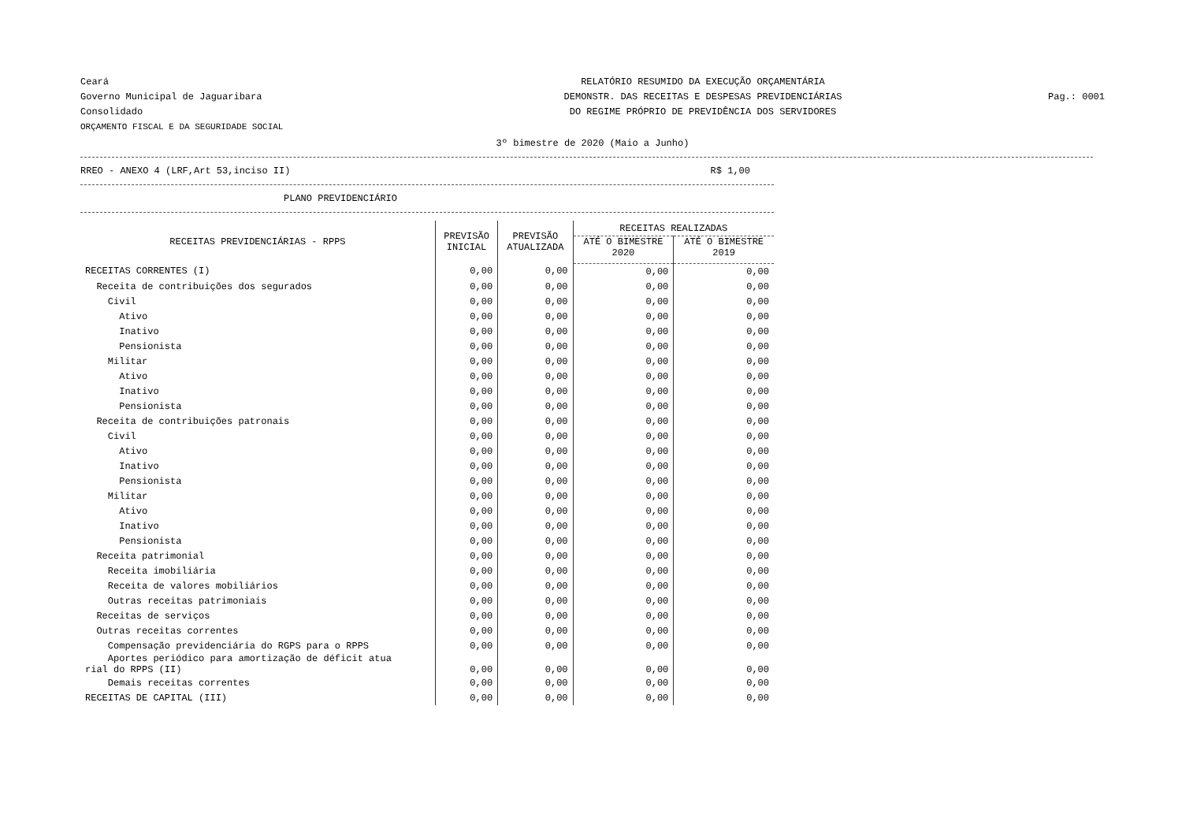Ceará
Governo Municipal de Jaguaribara
Consolidado
ORÇAMENTO FISCAL E DA SEGURIDADE SOCIAL
RELATÓRIO RESUMIDO DA EXECUÇÃO ORÇAMENTÁRIA
DEMONSTR. DAS RECEITAS E DESPESAS PREVIDENCIÁRIAS
DO REGIME PRÓPRIO DE PREVIDÊNCIA DOS SERVIDORES
Pag.: 0001
3º bimestre de 2020 (Maio a Junho)
RREO - ANEXO 4 (LRF,Art 53,inciso II) R$ 1,00
PLANO PREVIDENCIÁRIO
| RECEITAS PREVIDENCIÁRIAS - RPPS | PREVISÃO INICIAL | PREVISÃO ATUALIZADA | RECEITAS REALIZADAS | |
| --- | --- | --- | --- | --- |
| | | | ATÉ O BIMESTRE 2020 | ATÉ O BIMESTRE 2019 |
| RECEITAS CORRENTES (I) | 0,00 | 0,00 | 0,00 | 0,00 |
| Receita de contribuições dos segurados | 0,00 | 0,00 | 0,00 | 0,00 |
| Civil | 0,00 | 0,00 | 0,00 | 0,00 |
| Ativo | 0,00 | 0,00 | 0,00 | 0,00 |
| Inativo | 0,00 | 0,00 | 0,00 | 0,00 |
| Pensionista | 0,00 | 0,00 | 0,00 | 0,00 |
| Militar | 0,00 | 0,00 | 0,00 | 0,00 |
| Ativo | 0,00 | 0,00 | 0,00 | 0,00 |
| Inativo | 0,00 | 0,00 | 0,00 | 0,00 |
| Pensionista | 0,00 | 0,00 | 0,00 | 0,00 |
| Receita de contribuições patronais | 0,00 | 0,00 | 0,00 | 0,00 |
| Civil | 0,00 | 0,00 | 0,00 | 0,00 |
| Ativo | 0,00 | 0,00 | 0,00 | 0,00 |
| Inativo | 0,00 | 0,00 | 0,00 | 0,00 |
| Pensionista | 0,00 | 0,00 | 0,00 | 0,00 |
| Militar | 0,00 | 0,00 | 0,00 | 0,00 |
| Ativo | 0,00 | 0,00 | 0,00 | 0,00 |
| Inativo | 0,00 | 0,00 | 0,00 | 0,00 |
| Pensionista | 0,00 | 0,00 | 0,00 | 0,00 |
| Receita patrimonial | 0,00 | 0,00 | 0,00 | 0,00 |
| Receita imobiliária | 0,00 | 0,00 | 0,00 | 0,00 |
| Receita de valores mobiliários | 0,00 | 0,00 | 0,00 | 0,00 |
| Outras receitas patrimoniais | 0,00 | 0,00 | 0,00 | 0,00 |
| Receitas de serviços | 0,00 | 0,00 | 0,00 | 0,00 |
| Outras receitas correntes | 0,00 | 0,00 | 0,00 | 0,00 |
| Compensação previdenciária do RGPS para o RPPS | 0,00 | 0,00 | 0,00 | 0,00 |
| Aportes periódico para amortização de déficit atua rial do RPPS (II) | 0,00 | 0,00 | 0,00 | 0,00 |
| Demais receitas correntes | 0,00 | 0,00 | 0,00 | 0,00 |
| RECEITAS DE CAPITAL (III) | 0,00 | 0,00 | 0,00 | 0,00 |